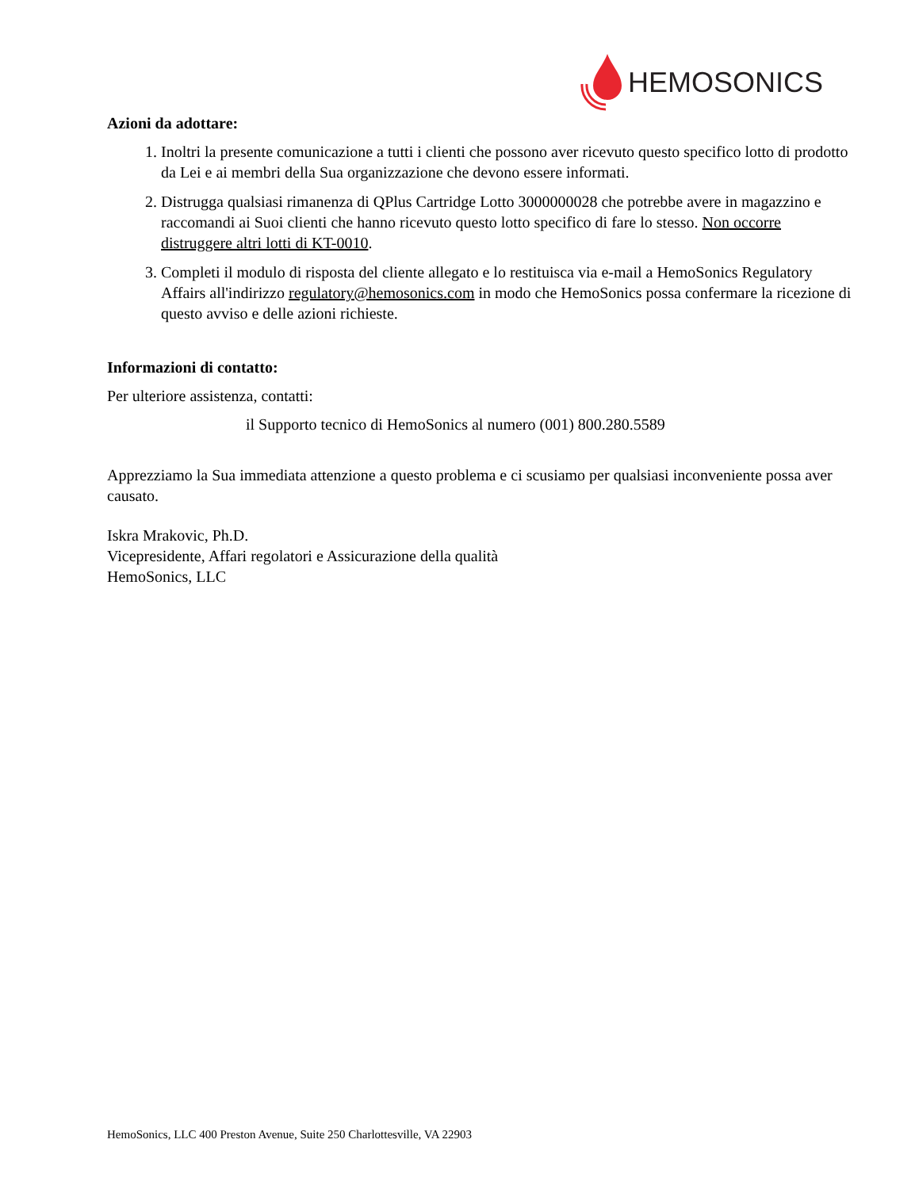HEMOSONICS
Azioni da adottare:
1. Inoltri la presente comunicazione a tutti i clienti che possono aver ricevuto questo specifico lotto di prodotto da Lei e ai membri della Sua organizzazione che devono essere informati.
2. Distrugga qualsiasi rimanenza di QPlus Cartridge Lotto 3000000028 che potrebbe avere in magazzino e raccomandi ai Suoi clienti che hanno ricevuto questo lotto specifico di fare lo stesso. Non occorre distruggere altri lotti di KT-0010.
3. Completi il modulo di risposta del cliente allegato e lo restituisca via e-mail a HemoSonics Regulatory Affairs all'indirizzo regulatory@hemosonics.com in modo che HemoSonics possa confermare la ricezione di questo avviso e delle azioni richieste.
Informazioni di contatto:
Per ulteriore assistenza, contatti:
il Supporto tecnico di HemoSonics al numero (001) 800.280.5589
Apprezziamo la Sua immediata attenzione a questo problema e ci scusiamo per qualsiasi inconveniente possa aver causato.
Iskra Mrakovic, Ph.D.
Vicepresidente, Affari regolatori e Assicurazione della qualità
HemoSonics, LLC
HemoSonics, LLC 400 Preston Avenue, Suite 250 Charlottesville, VA 22903